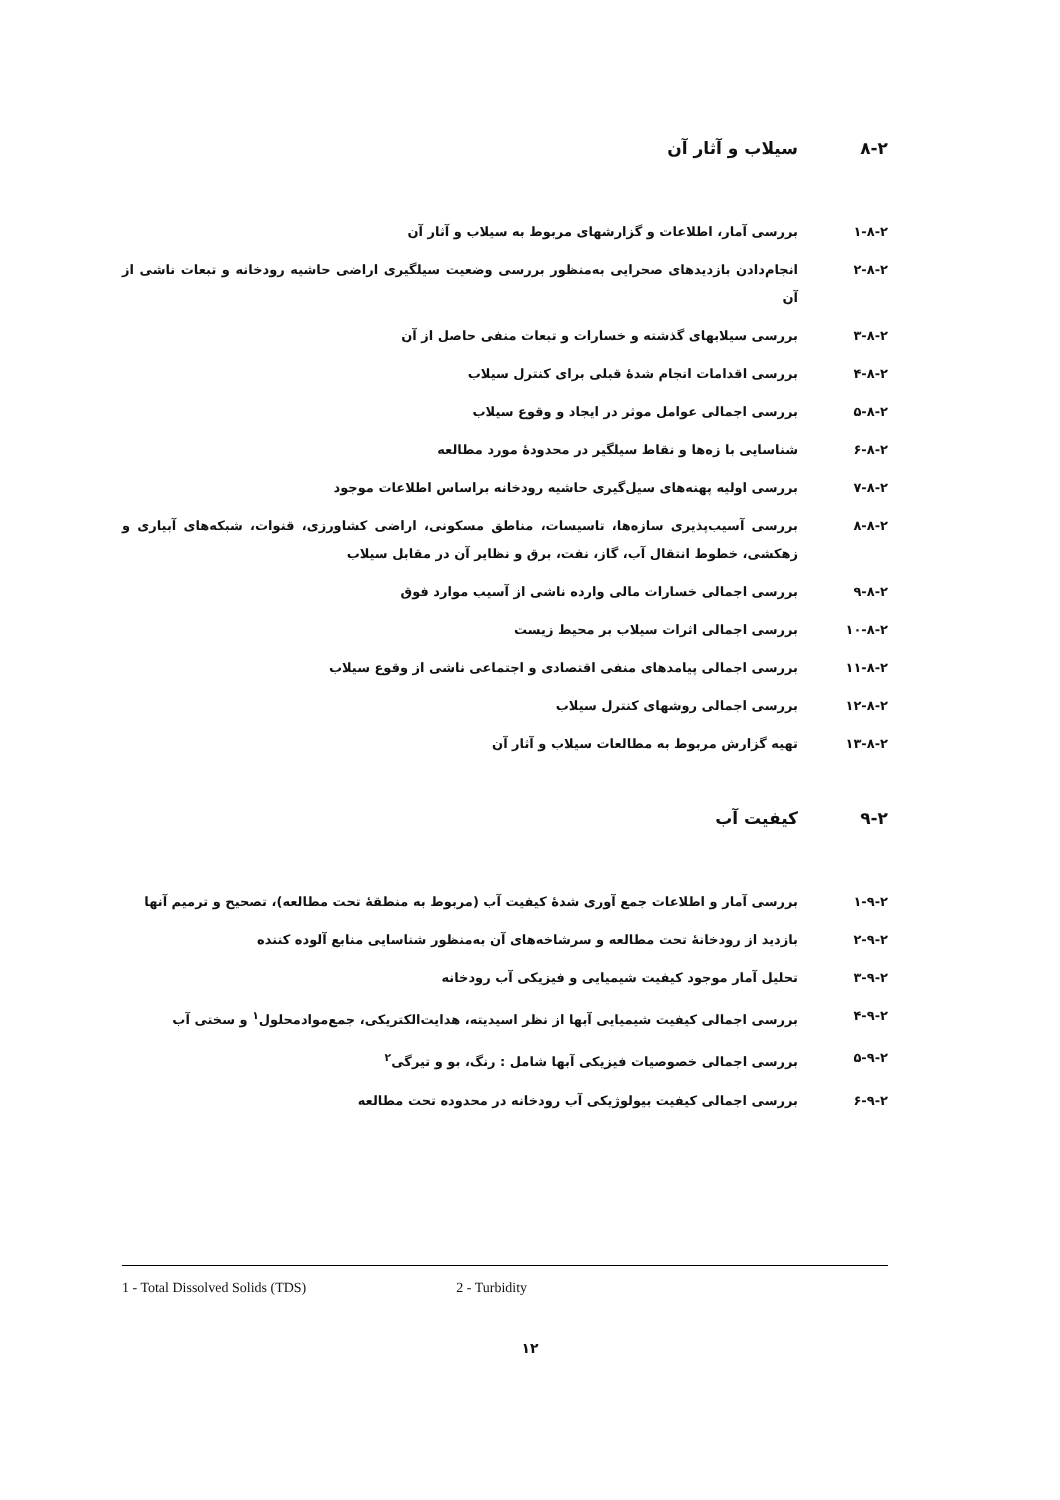۸-۲ سیلاب و آثار آن
۱-۸-۲ بررسی آمار، اطلاعات و گزارشهای مربوط به سیلاب و آثار آن
۲-۸-۲ انجام‌دادن بازدیدهای صحرایی به‌منظور بررسی وضعیت سیلگیری اراضی حاشیه رودخانه و تبعات ناشی از آن
۳-۸-۲ بررسی سیلابهای گذشته و خسارات و تبعات منفی حاصل از آن
۴-۸-۲ بررسی اقدامات انجام شدهٔ قبلی برای کنترل سیلاب
۵-۸-۲ بررسی اجمالی عوامل موثر در ایجاد و وقوع سیلاب
۶-۸-۲ شناسایی با زه‌ها و نقاط سیلگیر در محدودهٔ مورد مطالعه
۷-۸-۲ بررسی اولیه پهنه‌های سیل‌گیری حاشیه رودخانه براساس اطلاعات موجود
۸-۸-۲ بررسی آسیب‌پذیری سازه‌ها، تاسیسات، مناطق مسکونی، اراضی کشاورزی، قنوات، شبکه‌های آبیاری و زهکشی، خطوط انتقال آب، گاز، نفت، برق و نظایر آن در مقابل سیلاب
۹-۸-۲ بررسی اجمالی خسارات مالی وارده ناشی از آسیب موارد فوق
۱۰-۸-۲ بررسی اجمالی اثرات سیلاب بر محیط زیست
۱۱-۸-۲ بررسی اجمالی پیامدهای منفی اقتصادی و اجتماعی ناشی از وقوع سیلاب
۱۲-۸-۲ بررسی اجمالی روشهای کنترل سیلاب
۱۳-۸-۲ تهیه گزارش مربوط به مطالعات سیلاب و آثار آن
۹-۲ کیفیت آب
۱-۹-۲ بررسی آمار و اطلاعات جمع آوری شدهٔ کیفیت آب (مربوط به منطقهٔ تحت مطالعه)، تصحیح و ترمیم آنها
۲-۹-۲ بازدید از رودخانهٔ تحت مطالعه و سرشاخه‌های آن به‌منظور شناسایی منابع آلوده کننده
۳-۹-۲ تحلیل آمار موجود کیفیت شیمیایی و فیزیکی آب رودخانه
۴-۹-۲ بررسی اجمالی کیفیت شیمیایی آبها از نظر اسیدیته، هدایت‌الکتریکی، جمع‌موادمحلول<sup>۱</sup> و سختی آب
۵-۹-۲ بررسی اجمالی خصوصیات فیزیکی آبها شامل : رنگ، بو و تیرگی<sup>۲</sup>
۶-۹-۲ بررسی اجمالی کیفیت بیولوژیکی آب رودخانه در محدوده تحت مطالعه
1 - Total Dissolved Solids (TDS) 2 - Turbidity
۱۲